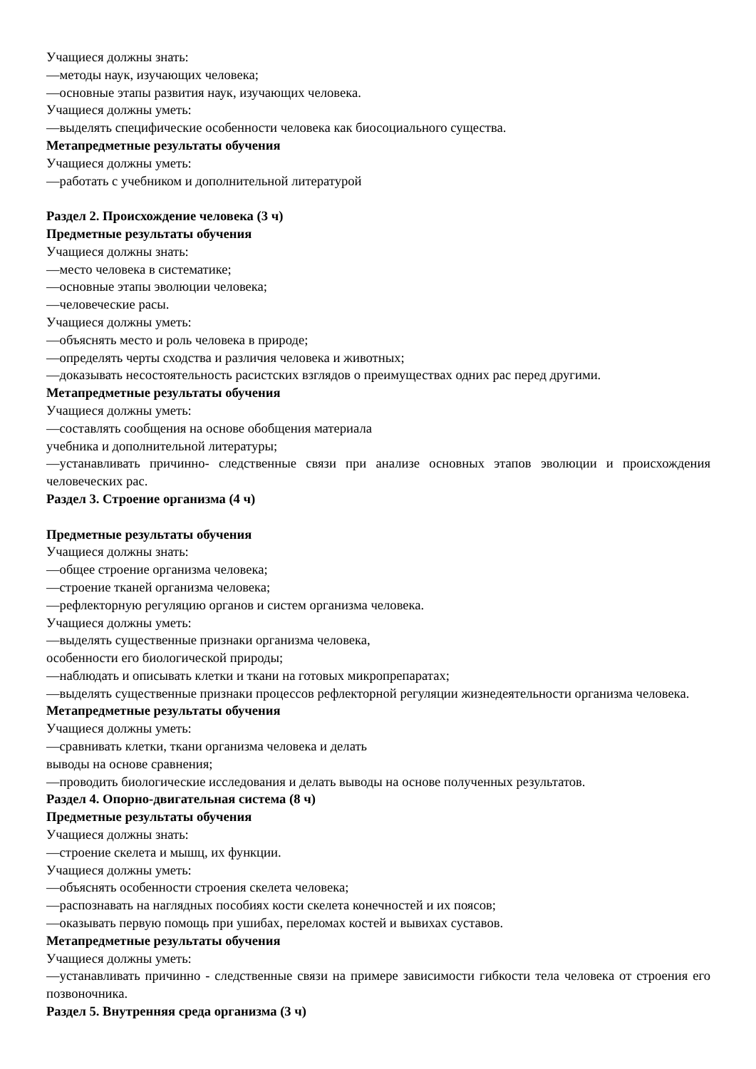Учащиеся должны знать:
—методы наук, изучающих человека;
—основные этапы развития наук, изучающих человека.
Учащиеся должны уметь:
—выделять специфические особенности человека как биосоциального существа.
Метапредметные результаты обучения
Учащиеся должны уметь:
—работать с учебником и дополнительной литературой
Раздел 2. Происхождение человека (3 ч)
Предметные результаты обучения
Учащиеся должны знать:
—место человека в систематике;
—основные этапы эволюции человека;
—человеческие расы.
Учащиеся должны уметь:
—объяснять место и роль человека в природе;
—определять черты сходства и различия человека и животных;
—доказывать несостоятельность расистских взглядов о преимуществах одних рас перед другими.
Метапредметные результаты обучения
Учащиеся должны уметь:
—составлять сообщения на основе обобщения материала
учебника и дополнительной литературы;
—устанавливать причинно- следственные связи при анализе основных этапов эволюции и происхождения человеческих рас.
Раздел 3. Строение организма (4 ч)
Предметные результаты обучения
Учащиеся должны знать:
—общее строение организма человека;
—строение тканей организма человека;
—рефлекторную регуляцию органов и систем организма человека.
Учащиеся должны уметь:
—выделять существенные признаки организма человека,
особенности его биологической природы;
—наблюдать и описывать клетки и ткани на готовых микропрепаратах;
—выделять существенные признаки процессов рефлекторной регуляции жизнедеятельности организма человека.
Метапредметные результаты обучения
Учащиеся должны уметь:
—сравнивать клетки, ткани организма человека и делать
выводы на основе сравнения;
—проводить биологические исследования и делать выводы на основе полученных результатов.
Раздел 4. Опорно-двигательная система (8 ч)
Предметные результаты обучения
Учащиеся должны знать:
—строение скелета и мышц, их функции.
Учащиеся должны уметь:
—объяснять особенности строения скелета человека;
—распознавать на наглядных пособиях кости скелета конечностей и их поясов;
—оказывать первую помощь при ушибах, переломах костей и вывихах суставов.
Метапредметные результаты обучения
Учащиеся должны уметь:
—устанавливать причинно - следственные связи на примере зависимости гибкости тела человека от строения его позвоночника.
Раздел 5. Внутренняя среда организма (3 ч)